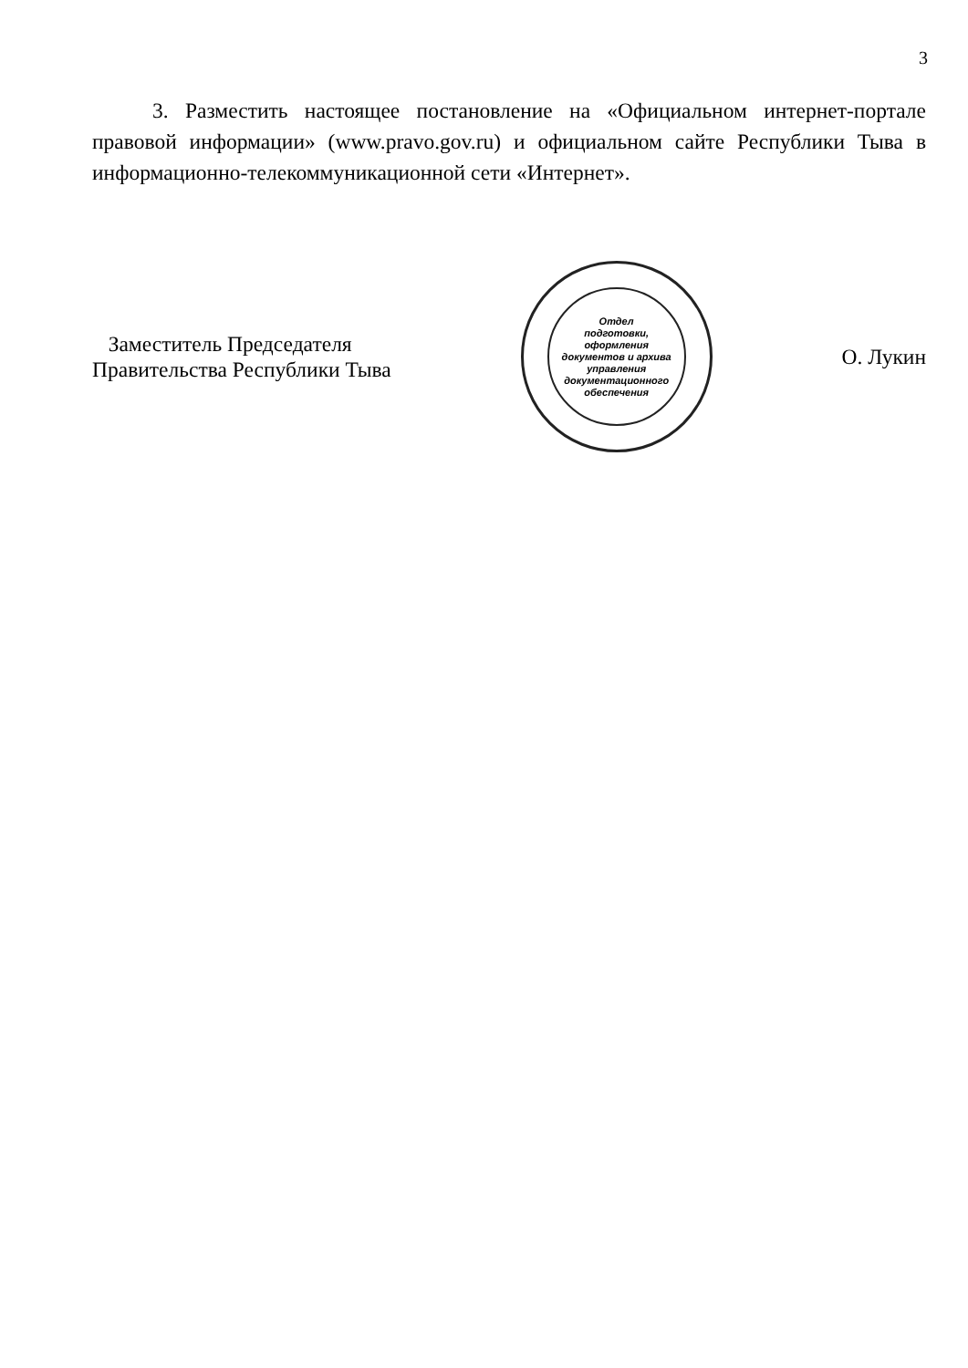3
3. Разместить настоящее постановление на «Официальном интернет-портале правовой информации» (www.pravo.gov.ru) и официальном сайте Республики Тыва в информационно-телекоммуникационной сети «Интернет».
Заместитель Председателя
Правительства Республики Тыва
Отдел
подготовки,
оформления
документов и архива
управления
документационного
обеспечения
О. Лукин